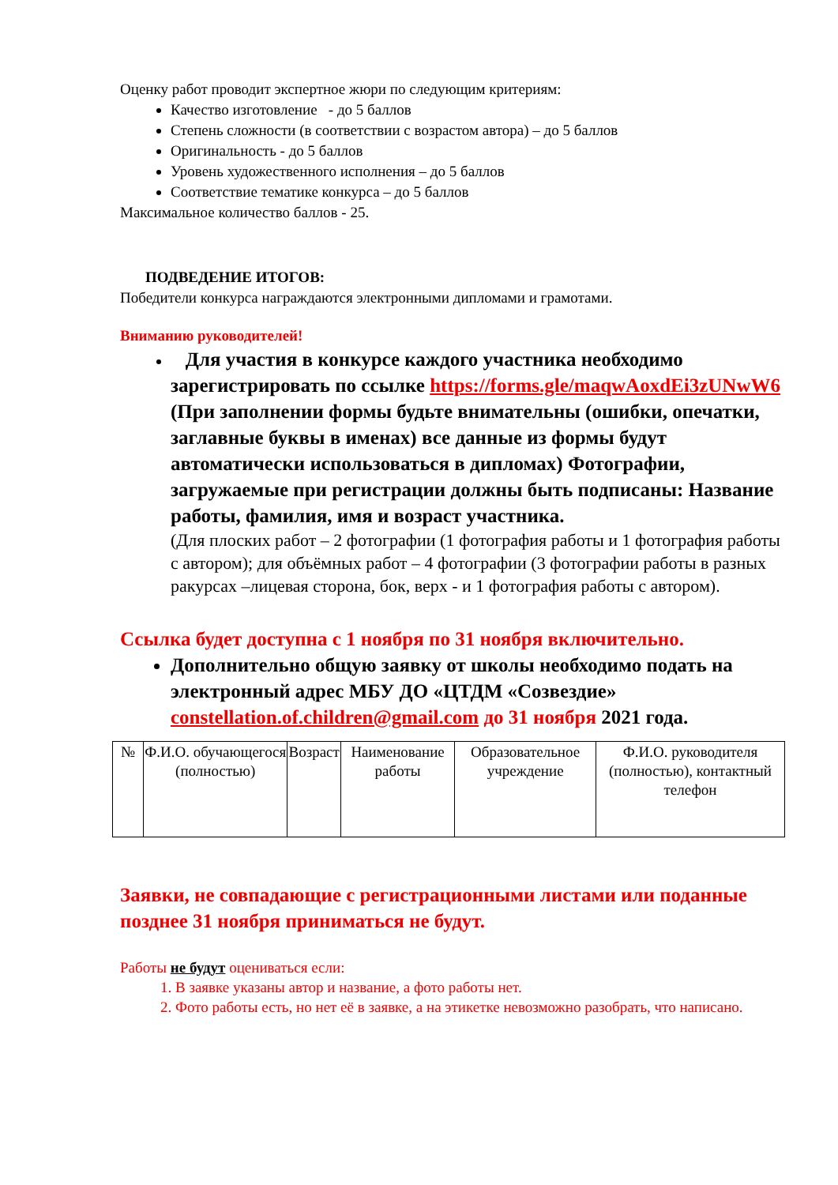Оценку работ проводит экспертное жюри по следующим критериям:
Качество изготовление - до 5 баллов
Степень сложности (в соответствии с возрастом автора) – до 5 баллов
Оригинальность - до 5 баллов
Уровень художественного исполнения – до 5 баллов
Соответствие тематике конкурса – до 5 баллов
Максимальное количество баллов - 25.
ПОДВЕДЕНИЕ ИТОГОВ:
Победители конкурса награждаются электронными дипломами и грамотами.
Вниманию руководителей!
Для участия в конкурсе каждого участника необходимо зарегистрировать по ссылке https://forms.gle/maqwAoxdEi3zUNwW6 (При заполнении формы будьте внимательны (ошибки, опечатки, заглавные буквы в именах) все данные из формы будут автоматически использоваться в дипломах) Фотографии, загружаемые при регистрации должны быть подписаны: Название работы, фамилия, имя и возраст участника.
(Для плоских работ – 2 фотографии (1 фотография работы и 1 фотография работы с автором); для объёмных работ – 4 фотографии (3 фотографии работы в разных ракурсах –лицевая сторона, бок, верх - и 1 фотография работы с автором).
Ссылка будет доступна с 1 ноября по 31 ноября включительно.
Дополнительно общую заявку от школы необходимо подать на электронный адрес МБУ ДО «ЦТДМ «Созвездие» constellation.of.children@gmail.com до 31 ноября 2021 года.
| № | Ф.И.О. обучающегося (полностью) | Возраст | Наименование работы | Образовательное учреждение | Ф.И.О. руководителя (полностью), контактный телефон |
Заявки, не совпадающие с регистрационными листами или поданные позднее 31 ноября приниматься не будут.
Работы не будут оцениваться если:
1. В заявке указаны автор и название, а фото работы нет.
2. Фото работы есть, но нет её в заявке, а на этикетке невозможно разобрать, что написано.